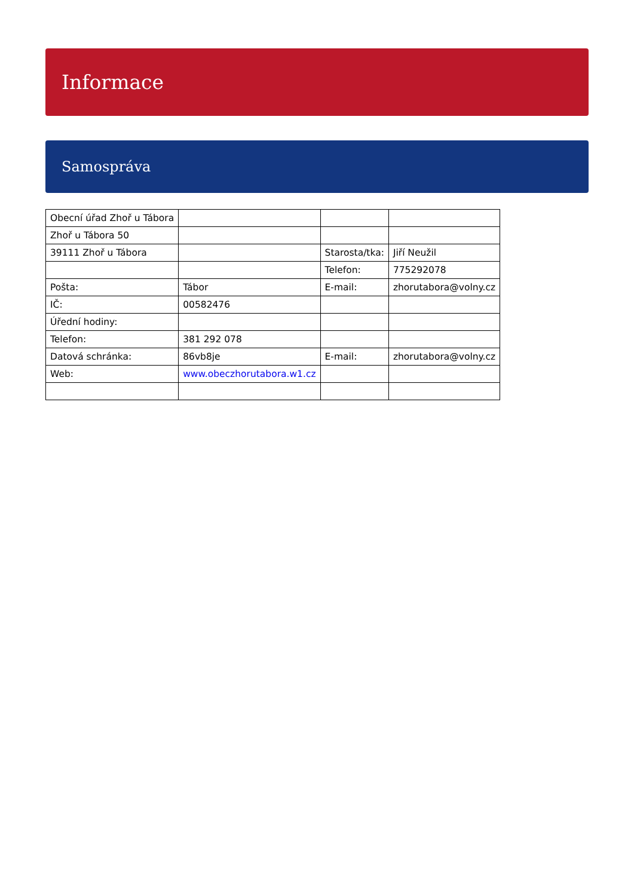Informace
Samospráva
| Obecní úřad Zhoř u Tábora | | | |
| Zhoř u Tábora 50 | | | |
| 39111 Zhoř u Tábora | | Starosta/tka: | Jiří Neužil |
| | | Telefon: | 775292078 |
| Pošta: | Tábor | E-mail: | zhorutabora@volny.cz |
| IČ: | 00582476 | | |
| Úřední hodiny: | | | |
| Telefon: | 381 292 078 | | |
| Datová schránka: | 86vb8je | E-mail: | zhorutabora@volny.cz |
| Web: | www.obeczhorutabora.w1.cz | | |